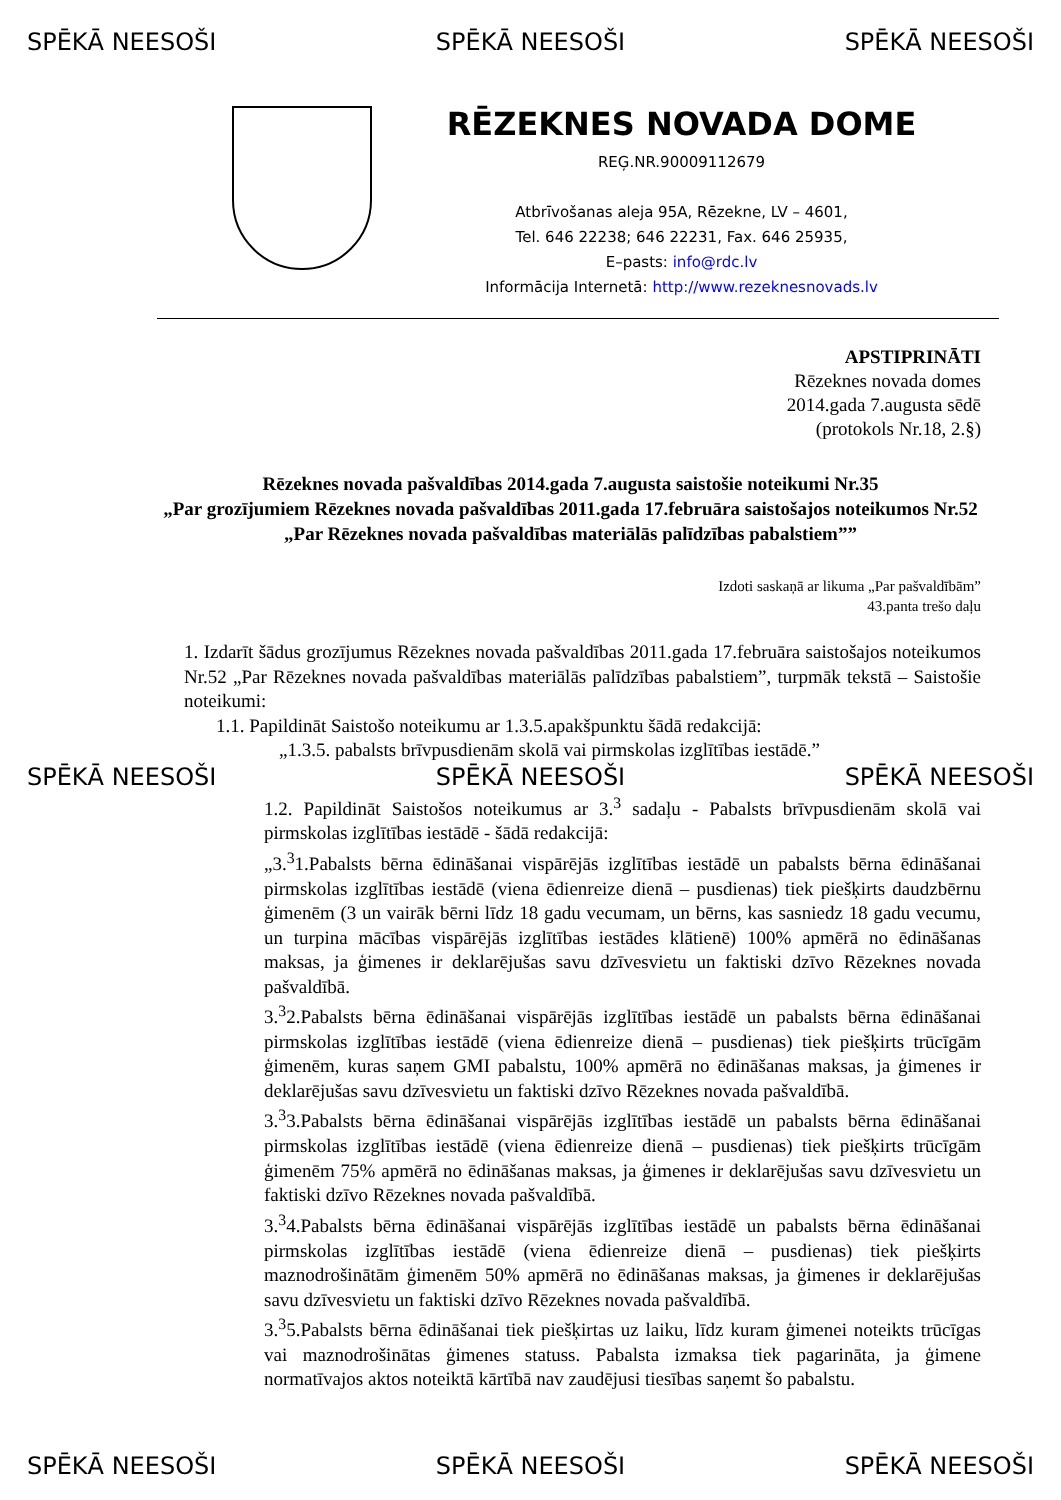SPĒKĀ NEESOŠI SPĒKĀ NEESOŠI SPĒKĀ NEESOŠI
RĒZEKNES NOVADA DOME
REĢ.NR.90009112679
Atbrīvošanas aleja 95A, Rēzekne, LV – 4601,
Tel. 646 22238; 646 22231, Fax. 646 25935,
E–pasts: info@rdc.lv
Informācija Internetā: http://www.rezeknesnovads.lv
APSTIPRINĀTI
Rēzeknes novada domes
2014.gada 7.augusta sēdē
(protokols Nr.18, 2.§)
Rēzeknes novada pašvaldības 2014.gada 7.augusta saistošie noteikumi Nr.35
„Par grozījumiem Rēzeknes novada pašvaldības 2011.gada 17.februāra saistošajos noteikumos Nr.52 „Par Rēzeknes novada pašvaldības materiālās palīdzības pabalstiem””
Izdoti saskaņā ar likuma „Par pašvaldībām”
43.panta trešo daļu
1. Izdarīt šādus grozījumus Rēzeknes novada pašvaldības 2011.gada 17.februāra saistošajos noteikumos Nr.52 „Par Rēzeknes novada pašvaldības materiālās palīdzības pabalstiem”, turpmāk tekstā – Saistošie noteikumi:
1.1. Papildināt Saistošo noteikumu ar 1.3.5.apakšpunktu šādā redakcijā:
„1.3.5. pabalsts brīvpusdienām skolā vai pirmskolas izglītības iestādē.”
SPĒKĀ NEESOŠI SPĒKĀ NEESOŠI SPĒKĀ NEESOŠI
1.2. Papildināt Saistošos noteikumus ar 3.<sup>3</sup> sadaļu - Pabalsts brīvpusdienām skolā vai pirmskolas izglītības iestādē - šādā redakcijā:
„3.<sup>3</sup>1.Pabalsts bērna ēdināšanai vispārējās izglītības iestādē un pabalsts bērna ēdināšanai pirmskolas izglītības iestādē (viena ēdienreize dienā – pusdienas) tiek piešķirts daudzbērnu ģimenēm (3 un vairāk bērni līdz 18 gadu vecumam, un bērns, kas sasniedz 18 gadu vecumu, un turpina mācības vispārējās izglītības iestādes klātienē) 100% apmērā no ēdināšanas maksas, ja ģimenes ir deklarējušas savu dzīvesvietu un faktiski dzīvo Rēzeknes novada pašvaldībā.
3.<sup>3</sup>2.Pabalsts bērna ēdināšanai vispārējās izglītības iestādē un pabalsts bērna ēdināšanai pirmskolas izglītības iestādē (viena ēdienreize dienā – pusdienas) tiek piešķirts trūcīgām ģimenēm, kuras saņem GMI pabalstu, 100% apmērā no ēdināšanas maksas, ja ģimenes ir deklarējušas savu dzīvesvietu un faktiski dzīvo Rēzeknes novada pašvaldībā.
3.<sup>3</sup>3.Pabalsts bērna ēdināšanai vispārējās izglītības iestādē un pabalsts bērna ēdināšanai pirmskolas izglītības iestādē (viena ēdienreize dienā – pusdienas) tiek piešķirts trūcīgām ģimenēm 75% apmērā no ēdināšanas maksas, ja ģimenes ir deklarējušas savu dzīvesvietu un faktiski dzīvo Rēzeknes novada pašvaldībā.
3.<sup>3</sup>4.Pabalsts bērna ēdināšanai vispārējās izglītības iestādē un pabalsts bērna ēdināšanai pirmskolas izglītības iestādē (viena ēdienreize dienā – pusdienas) tiek piešķirts maznodrošinātām ģimenēm 50% apmērā no ēdināšanas maksas, ja ģimenes ir deklarējušas savu dzīvesvietu un faktiski dzīvo Rēzeknes novada pašvaldībā.
3.<sup>3</sup>5.Pabalsts bērna ēdināšanai tiek piešķirtas uz laiku, līdz kuram ģimenei noteikts trūcīgas vai maznodrošinātas ģimenes statuss. Pabalsta izmaksa tiek pagarināta, ja ģimene normatīvajos aktos noteiktā kārtībā nav zaudējusi tiesības saņemt šo pabalstu.
SPĒKĀ NEESOŠI SPĒKĀ NEESOŠI SPĒKĀ NEESOŠI